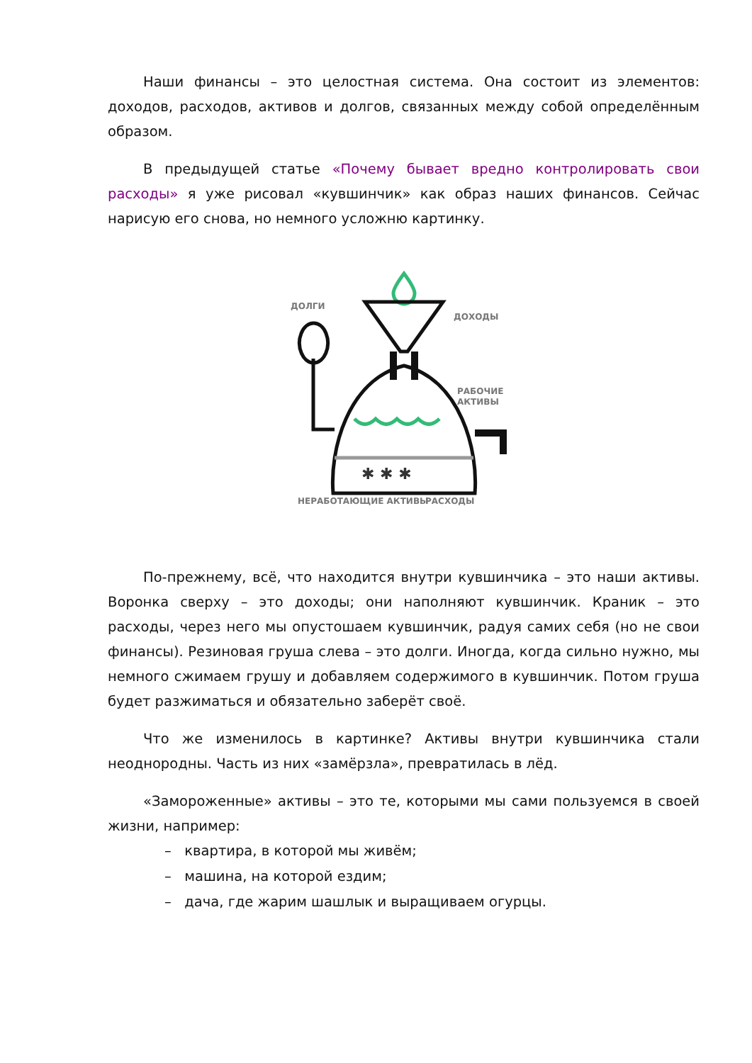Наши финансы – это целостная система. Она состоит из элементов: доходов, расходов, активов и долгов, связанных между собой определённым образом.
В предыдущей статье «Почему бывает вредно контролировать свои расходы» я уже рисовал «кувшинчик» как образ наших финансов. Сейчас нарисую его снова, но немного усложню картинку.
✱ ✱ ✱
ДОЛГИ
ДОХОДЫ
РАБОЧИЕ
АКТИВЫ
НЕРАБОТАЮЩИЕ АКТИВЫ
РАСХОДЫ
По-прежнему, всё, что находится внутри кувшинчика – это наши активы. Воронка сверху – это доходы; они наполняют кувшинчик. Краник – это расходы, через него мы опустошаем кувшинчик, радуя самих себя (но не свои финансы). Резиновая груша слева – это долги. Иногда, когда сильно нужно, мы немного сжимаем грушу и добавляем содержимого в кувшинчик. Потом груша будет разжиматься и обязательно заберёт своё.
Что же изменилось в картинке? Активы внутри кувшинчика стали неоднородны. Часть из них «замёрзла», превратилась в лёд.
«Замороженные» активы – это те, которыми мы сами пользуемся в своей жизни, например:
– квартира, в которой мы живём;
– машина, на которой ездим;
– дача, где жарим шашлык и выращиваем огурцы.